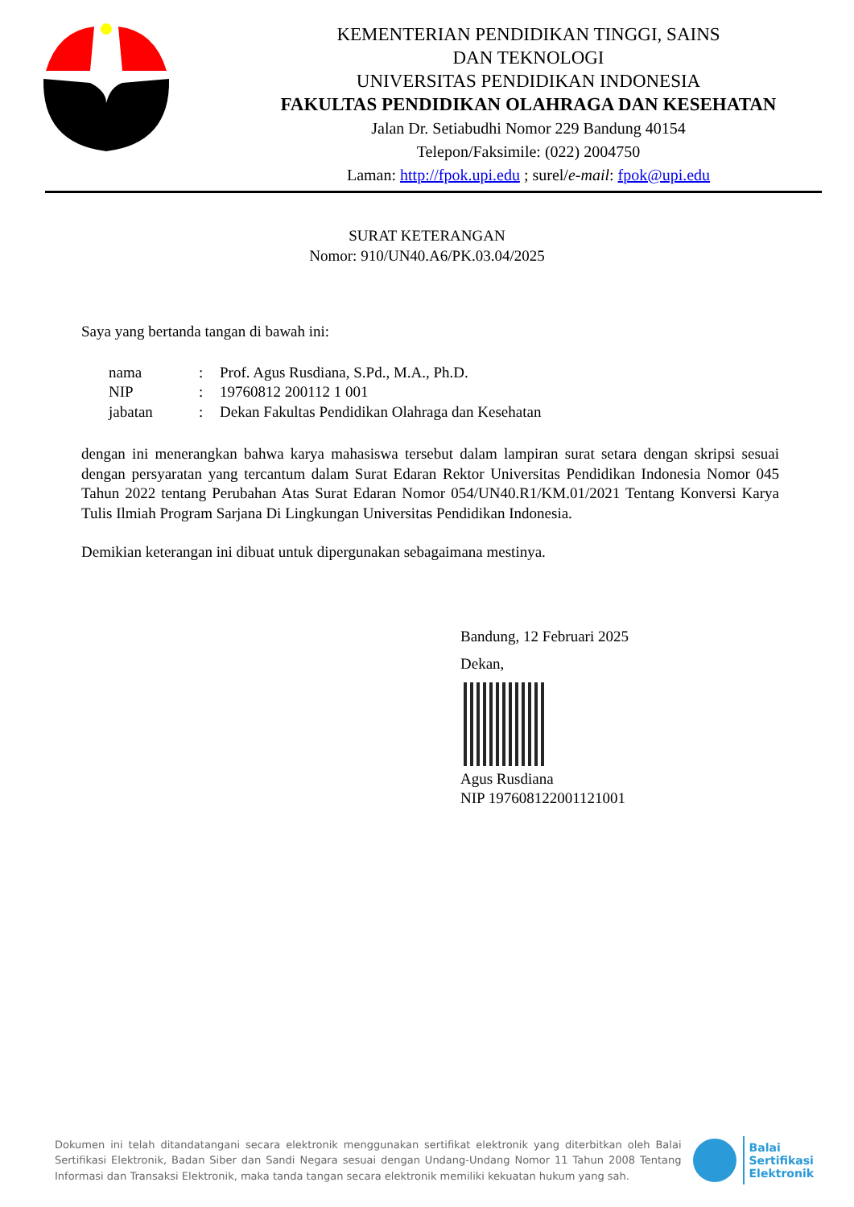KEMENTERIAN PENDIDIKAN TINGGI, SAINS
DAN TEKNOLOGI
UNIVERSITAS PENDIDIKAN INDONESIA
FAKULTAS PENDIDIKAN OLAHRAGA DAN KESEHATAN
Jalan Dr. Setiabudhi Nomor 229 Bandung 40154
Telepon/Faksimile: (022) 2004750
Laman: http://fpok.upi.edu ; surel/e-mail: fpok@upi.edu
SURAT KETERANGAN
Nomor: 910/UN40.A6/PK.03.04/2025
Saya yang bertanda tangan di bawah ini:
| nama | : | Prof. Agus Rusdiana, S.Pd., M.A., Ph.D. |
| NIP | : | 19760812 200112 1 001 |
| jabatan | : | Dekan Fakultas Pendidikan Olahraga dan Kesehatan |
dengan ini menerangkan bahwa karya mahasiswa tersebut dalam lampiran surat setara dengan skripsi sesuai dengan persyaratan yang tercantum dalam Surat Edaran Rektor Universitas Pendidikan Indonesia Nomor 045 Tahun 2022 tentang Perubahan Atas Surat Edaran Nomor 054/UN40.R1/KM.01/2021 Tentang Konversi Karya Tulis Ilmiah Program Sarjana Di Lingkungan Universitas Pendidikan Indonesia.
Demikian keterangan ini dibuat untuk dipergunakan sebagaimana mestinya.
Bandung, 12 Februari 2025
Dekan,
Agus Rusdiana
NIP 197608122001121001
Dokumen ini telah ditandatangani secara elektronik menggunakan sertifikat elektronik yang diterbitkan oleh Balai Sertifikasi Elektronik, Badan Siber dan Sandi Negara sesuai dengan Undang-Undang Nomor 11 Tahun 2008 Tentang Informasi dan Transaksi Elektronik, maka tanda tangan secara elektronik memiliki kekuatan hukum yang sah.
Balai
Sertifikasi
Elektronik